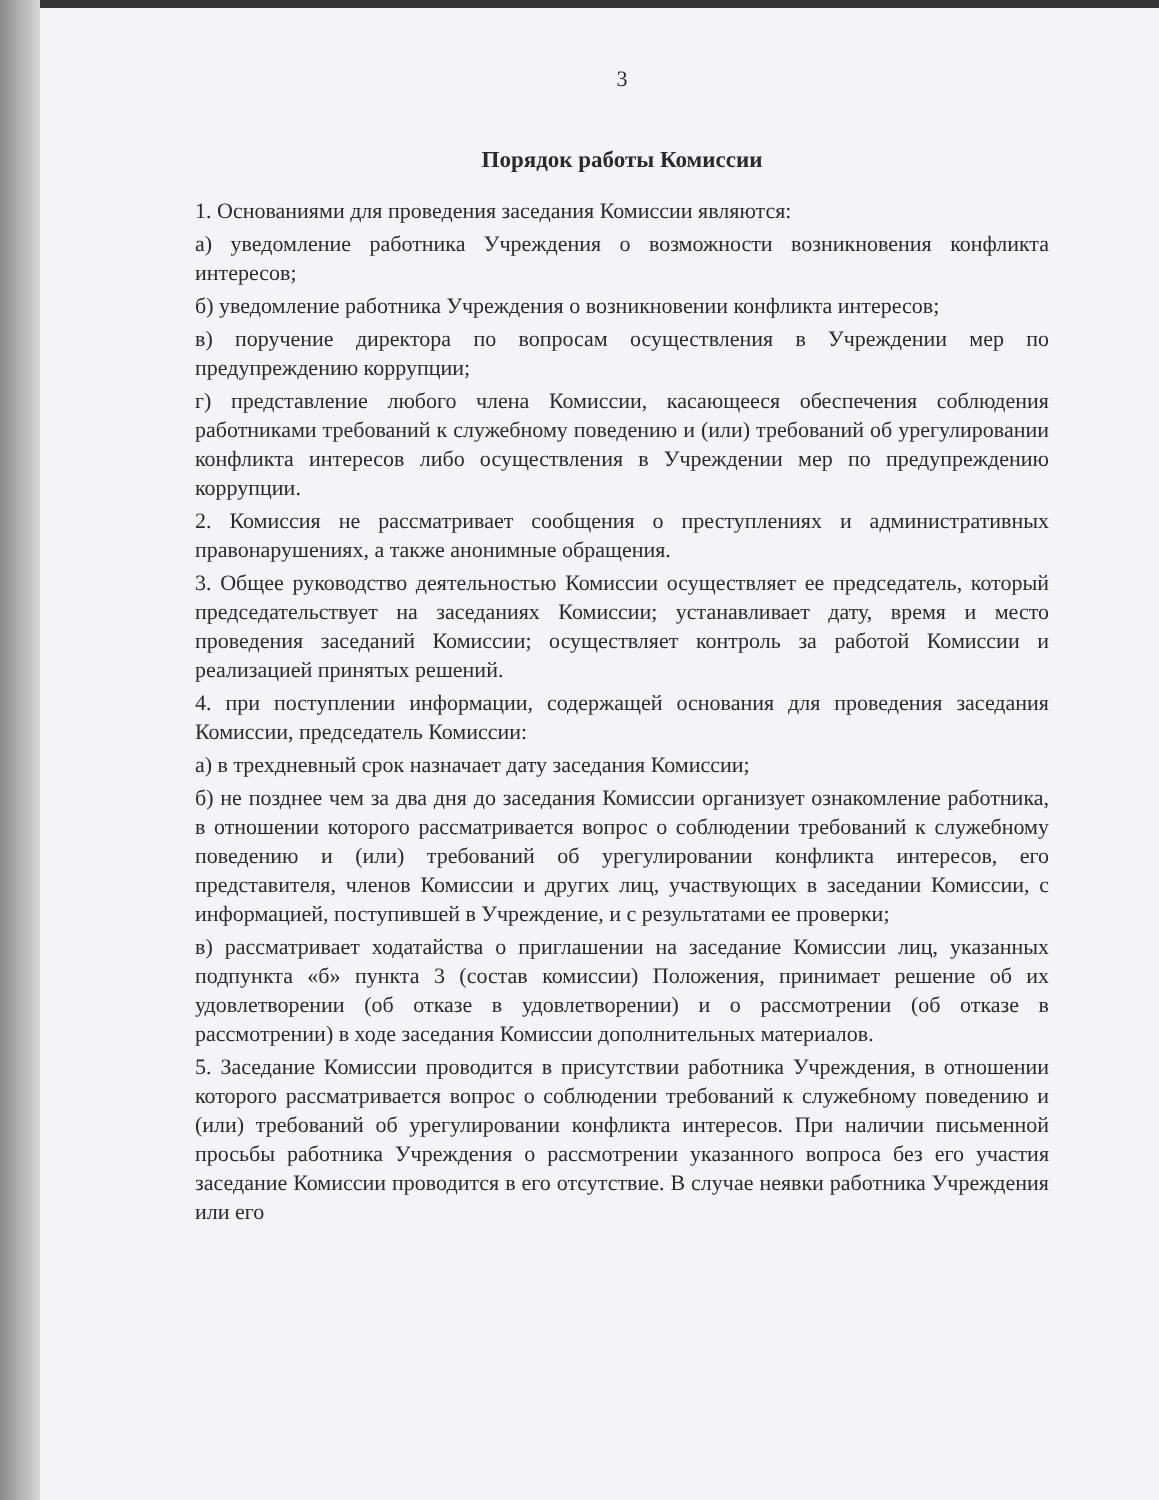3
Порядок работы Комиссии
1. Основаниями для проведения заседания Комиссии являются:
а) уведомление работника Учреждения о возможности возникновения конфликта интересов;
б) уведомление работника Учреждения о возникновении конфликта интересов;
в) поручение директора по вопросам осуществления в Учреждении мер по предупреждению коррупции;
г) представление любого члена Комиссии, касающееся обеспечения соблюдения работниками требований к служебному поведению и (или) требований об урегулировании конфликта интересов либо осуществления в Учреждении мер по предупреждению коррупции.
2. Комиссия не рассматривает сообщения о преступлениях и административных правонарушениях, а также анонимные обращения.
3. Общее руководство деятельностью Комиссии осуществляет ее председатель, который председательствует на заседаниях Комиссии; устанавливает дату, время и место проведения заседаний Комиссии; осуществляет контроль за работой Комиссии и реализацией принятых решений.
4. при поступлении информации, содержащей основания для проведения заседания Комиссии, председатель Комиссии:
а) в трехдневный срок назначает дату заседания Комиссии;
б) не позднее чем за два дня до заседания Комиссии организует ознакомление работника, в отношении которого рассматривается вопрос о соблюдении требований к служебному поведению и (или) требований об урегулировании конфликта интересов, его представителя, членов Комиссии и других лиц, участвующих в заседании Комиссии, с информацией, поступившей в Учреждение, и с результатами ее проверки;
в) рассматривает ходатайства о приглашении на заседание Комиссии лиц, указанных подпункта «б» пункта 3 (состав комиссии) Положения, принимает решение об их удовлетворении (об отказе в удовлетворении) и о рассмотрении (об отказе в рассмотрении) в ходе заседания Комиссии дополнительных материалов.
5. Заседание Комиссии проводится в присутствии работника Учреждения, в отношении которого рассматривается вопрос о соблюдении требований к служебному поведению и (или) требований об урегулировании конфликта интересов. При наличии письменной просьбы работника Учреждения о рассмотрении указанного вопроса без его участия заседание Комиссии проводится в его отсутствие. В случае неявки работника Учреждения или его